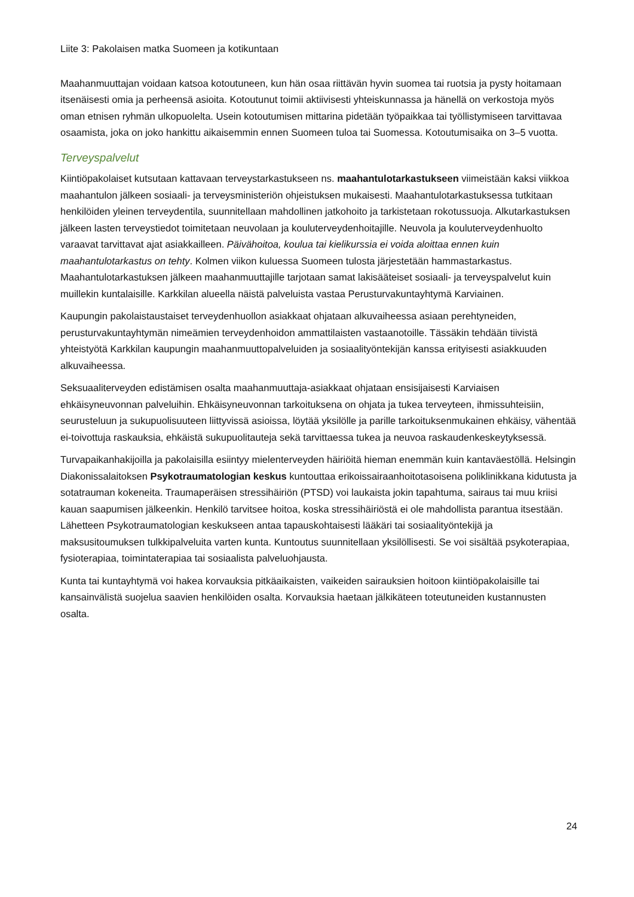Liite 3: Pakolaisen matka Suomeen ja kotikuntaan
Maahanmuuttajan voidaan katsoa kotoutuneen, kun hän osaa riittävän hyvin suomea tai ruotsia ja pysty hoitamaan itsenäisesti omia ja perheensä asioita. Kotoutunut toimii aktiivisesti yhteiskunnassa ja hänellä on verkostoja myös oman etnisen ryhmän ulkopuolelta. Usein kotoutumisen mittarina pidetään työpaikkaa tai työllistymiseen tarvittavaa osaamista, joka on joko hankittu aikaisemmin ennen Suomeen tuloa tai Suomessa. Kotoutumisaika on 3–5 vuotta.
Terveyspalvelut
Kiintiöpakolaiset kutsutaan kattavaan terveystarkastukseen ns. maahantulotarkastukseen viimeistään kaksi viikkoa maahantulon jälkeen sosiaali- ja terveysministeriön ohjeistuksen mukaisesti. Maahantulotarkastuksessa tutkitaan henkilöiden yleinen terveydentila, suunnitellaan mahdollinen jatkohoito ja tarkistetaan rokotussuoja. Alkutarkastuksen jälkeen lasten terveystiedot toimitetaan neuvolaan ja kouluterveydenhoitajille. Neuvola ja kouluterveydenhuolto varaavat tarvittavat ajat asiakkailleen. Päivähoitoa, koulua tai kielikurssia ei voida aloittaa ennen kuin maahantulotarkastus on tehty. Kolmen viikon kuluessa Suomeen tulosta järjestetään hammastarkastus. Maahantulotarkastuksen jälkeen maahanmuuttajille tarjotaan samat lakisääteiset sosiaali- ja terveyspalvelut kuin muillekin kuntalaisille. Karkkilan alueella näistä palveluista vastaa Perusturvakuntayhtymä Karviainen.
Kaupungin pakolaistaustaiset terveydenhuollon asiakkaat ohjataan alkuvaiheessa asiaan perehtyneiden, perusturvakuntayhtymän nimeämien terveydenhoidon ammattilaisten vastaanotoille. Tässäkin tehdään tiivistä yhteistyötä Karkkilan kaupungin maahanmuuttopalveluiden ja sosiaalityöntekijän kanssa erityisesti asiakkuuden alkuvaiheessa.
Seksuaaliterveyden edistämisen osalta maahanmuuttaja-asiakkaat ohjataan ensisijaisesti Karviaisen ehkäisyneuvonnan palveluihin. Ehkäisyneuvonnan tarkoituksena on ohjata ja tukea terveyteen, ihmissuhteisiin, seurusteluun ja sukupuolisuuteen liittyvissä asioissa, löytää yksilölle ja parille tarkoituksenmukainen ehkäisy, vähentää ei-toivottuja raskauksia, ehkäistä sukupuolitauteja sekä tarvittaessa tukea ja neuvoa raskaudenkeskeytyksessä.
Turvapaikanhakijoilla ja pakolaisilla esiintyy mielenterveyden häiriöitä hieman enemmän kuin kantaväestöllä. Helsingin Diakonissalaitoksen Psykotraumatologian keskus kuntouttaa erikoissairaanhoitotasoisena poliklinikkana kidutusta ja sotatrauman kokeneita. Traumaperäisen stressihäiriön (PTSD) voi laukaista jokin tapahtuma, sairaus tai muu kriisi kauan saapumisen jälkeenkin. Henkilö tarvitsee hoitoa, koska stressihäiriöstä ei ole mahdollista parantua itsestään. Lähetteen Psykotraumatologian keskukseen antaa tapauskohtaisesti lääkäri tai sosiaalityöntekijä ja maksusitoumuksen tulkkipalveluita varten kunta. Kuntoutus suunnitellaan yksilöllisesti. Se voi sisältää psykoterapiaa, fysioterapiaa, toimintaterapiaa tai sosiaalista palveluohjausta.
Kunta tai kuntayhtymä voi hakea korvauksia pitkäaikaisten, vaikeiden sairauksien hoitoon kiintiöpakolaisille tai kansainvälistä suojelua saavien henkilöiden osalta. Korvauksia haetaan jälkikäteen toteutuneiden kustannusten osalta.
24